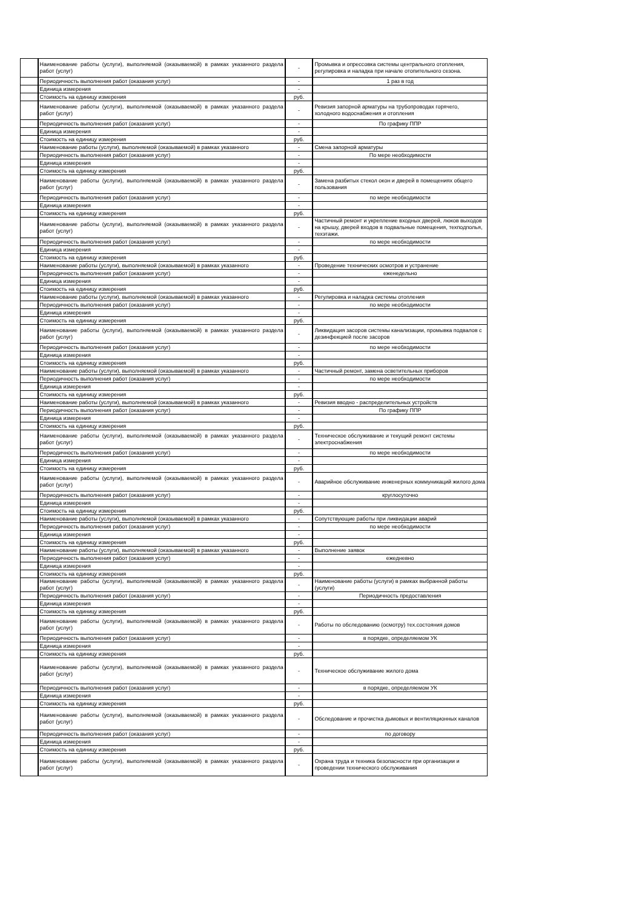| | Наименование работы (услуги), выполняемой (оказываемой) в рамках указанного раздела работ (услуг) | - | Промывка и опрессовка системы центрального отопления, регулировка и наладка при начале отопительного сезона. |
| | Периодичность выполнения работ (оказания услуг) | - | 1 раз в год |
| | Единица измерения | - | |
| | Стоимость на единицу измерения | руб. | |
| | Наименование работы (услуги), выполняемой (оказываемой) в рамках указанного раздела работ (услуг) | - | Ревизия запорной арматуры на трубопроводах горячего, холодного водоснабжения и отопления |
| | Периодичность выполнения работ (оказания услуг) | - | По графику ППР |
| | Единица измерения | - | |
| | Стоимость на единицу измерения | руб. | |
| | Наименование работы (услуги), выполняемой (оказываемой) в рамках указанного | - | Смена запорной арматуры |
| | Периодичность выполнения работ (оказания услуг) | - | По мере необходимости |
| | Единица измерения | - | |
| | Стоимость на единицу измерения | руб. | |
| | Наименование работы (услуги), выполняемой (оказываемой) в рамках указанного раздела работ (услуг) | - | Замена разбитых стекол окон и дверей в помещениях общего пользования |
| | Периодичность выполнения работ (оказания услуг) | - | по мере необходимости |
| | Единица измерения | - | |
| | Стоимость на единицу измерения | руб. | |
| | Наименование работы (услуги), выполняемой (оказываемой) в рамках указанного раздела работ (услуг) | - | Частичный ремонт и укрепление входных дверей, люков выходов на крышу, дверей входов в подвальные помещения, техподполья, техэтажи. |
| | Периодичность выполнения работ (оказания услуг) | - | по мере необходимости |
| | Единица измерения | - | |
| | Стоимость на единицу измерения | руб. | |
| | Наименование работы (услуги), выполняемой (оказываемой) в рамках указанного | - | Проведение технических осмотров и устранение |
| | Периодичность выполнения работ (оказания услуг) | - | еженедельно |
| | Единица измерения | - | |
| | Стоимость на единицу измерения | руб. | |
| | Наименование работы (услуги), выполняемой (оказываемой) в рамках указанного | - | Регулировка и наладка системы отопления |
| | Периодичность выполнения работ (оказания услуг) | - | по мере необходимости |
| | Единица измерения | - | |
| | Стоимость на единицу измерения | руб. | |
| | Наименование работы (услуги), выполняемой (оказываемой) в рамках указанного раздела работ (услуг) | - | Ликвидация засоров системы канализации, промывка подвалов с дезинфекцией после засоров |
| | Периодичность выполнения работ (оказания услуг) | - | по мере необходимости |
| | Единица измерения | - | |
| | Стоимость на единицу измерения | руб. | |
| | Наименование работы (услуги), выполняемой (оказываемой) в рамках указанного | - | Частичный ремонт, замена осветительных приборов |
| | Периодичность выполнения работ (оказания услуг) | - | по мере необходимости |
| | Единица измерения | - | |
| | Стоимость на единицу измерения | руб. | |
| | Наименование работы (услуги), выполняемой (оказываемой) в рамках указанного | - | Ревизия вводно - распределительных устройств |
| | Периодичность выполнения работ (оказания услуг) | - | По графику ППР |
| | Единица измерения | - | |
| | Стоимость на единицу измерения | руб. | |
| | Наименование работы (услуги), выполняемой (оказываемой) в рамках указанного раздела работ (услуг) | - | Техническое обслуживание и текущий ремонт системы электроснабжения |
| | Периодичность выполнения работ (оказания услуг) | - | по мере необходимости |
| | Единица измерения | - | |
| | Стоимость на единицу измерения | руб. | |
| | Наименование работы (услуги), выполняемой (оказываемой) в рамках указанного раздела работ (услуг) | - | Аварийное обслуживание инженерных коммуникаций жилого дома |
| | Периодичность выполнения работ (оказания услуг) | - | круглосуточно |
| | Единица измерения | - | |
| | Стоимость на единицу измерения | руб. | |
| | Наименование работы (услуги), выполняемой (оказываемой) в рамках указанного | - | Сопутствующие работы при ликвидации аварий |
| | Периодичность выполнения работ (оказания услуг) | - | по мере необходимости |
| | Единица измерения | - | |
| | Стоимость на единицу измерения | руб. | |
| | Наименование работы (услуги), выполняемой (оказываемой) в рамках указанного | - | Выполнение заявок |
| | Периодичность выполнения работ (оказания услуг) | - | ежедневно |
| | Единица измерения | - | |
| | Стоимость на единицу измерения | руб. | |
| | Наименование работы (услуги), выполняемой (оказываемой) в рамках указанного раздела работ (услуг) | - | Наименование работы (услуги) в рамках выбранной работы (услуги) |
| | Периодичность выполнения работ (оказания услуг) | - | Периодичность предоставления |
| | Единица измерения | - | |
| | Стоимость на единицу измерения | руб. | |
| | Наименование работы (услуги), выполняемой (оказываемой) в рамках указанного раздела работ (услуг) | - | Работы по обследованию (осмотру) тех.состояния домов |
| | Периодичность выполнения работ (оказания услуг) | - | в порядке, определяемом УК |
| | Единица измерения | - | |
| | Стоимость на единицу измерения | руб. | |
| | Наименование работы (услуги), выполняемой (оказываемой) в рамках указанного раздела работ (услуг) | - | Техническое обслуживание жилого дома |
| | Периодичность выполнения работ (оказания услуг) | - | в порядке, определяемом УК |
| | Единица измерения | - | |
| | Стоимость на единицу измерения | руб. | |
| | Наименование работы (услуги), выполняемой (оказываемой) в рамках указанного раздела работ (услуг) | - | Обследование и прочистка дымовых и вентиляционных каналов |
| | Периодичность выполнения работ (оказания услуг) | - | по договору |
| | Единица измерения | - | |
| | Стоимость на единицу измерения | руб. | |
| | Наименование работы (услуги), выполняемой (оказываемой) в рамках указанного раздела работ (услуг) | - | Охрана труда и техника безопасности при организации и проведении технического обслуживания |